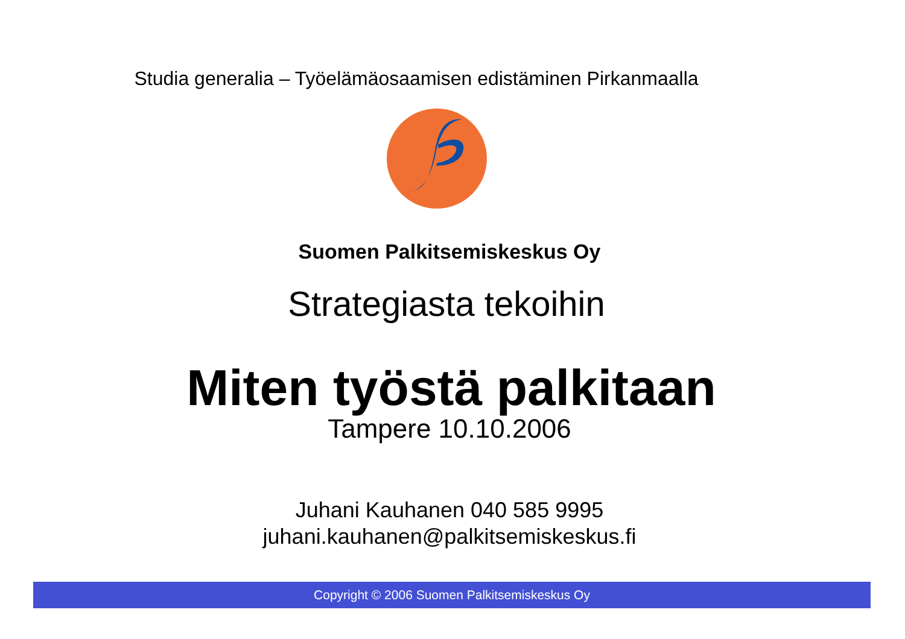Studia generalia – Työelämäosaamisen edistäminen Pirkanmaalla
Suomen Palkitsemiskeskus Oy
Strategiasta tekoihin
Miten työstä palkitaan
Tampere 10.10.2006
Juhani Kauhanen 040 585 9995
juhani.kauhanen@palkitsemiskeskus.fi
Copyright © 2006 Suomen Palkitsemiskeskus Oy